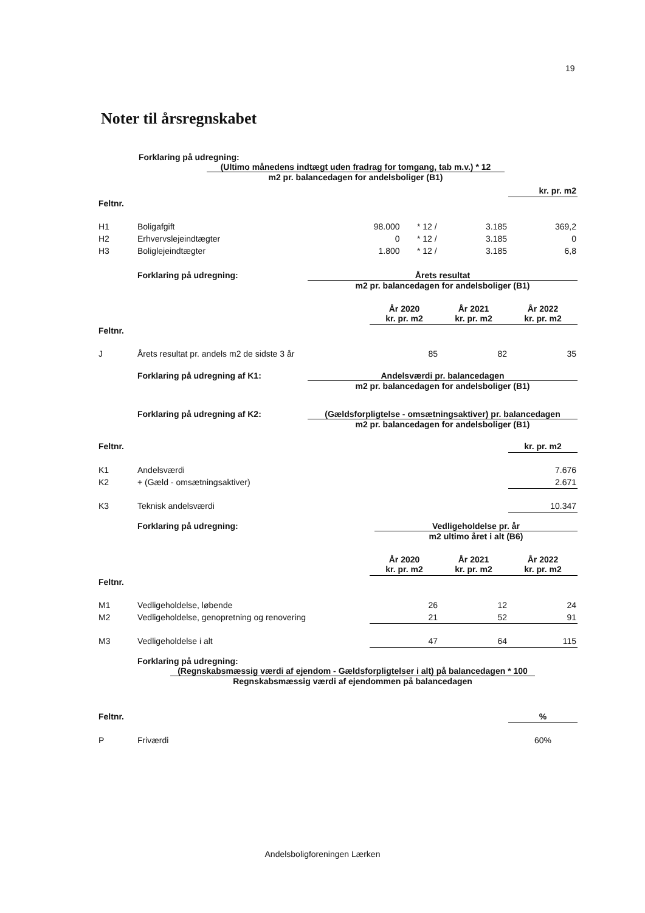19
Noter til årsregnskabet
Forklaring på udregning:
(Ultimo månedens indtægt uden fradrag for tomgang, tab m.v.) * 12
m2 pr. balancedagen for andelsboliger (B1)
| | | | | | kr. pr. m2 |
| Feltnr. | | | | | |
| H1 | Boligafgift | 98.000 | * 12 / | 3.185 | 369,2 |
| H2 | Erhvervslejeindtægter | 0 | * 12 / | 3.185 | 0 |
| H3 | Boliglejeindtægter | 1.800 | * 12 / | 3.185 | 6,8 |
Forklaring på udregning: Årets resultat
m2 pr. balancedagen for andelsboliger (B1)
| | | År 2020 kr. pr. m2 | År 2021 kr. pr. m2 | År 2022 kr. pr. m2 |
| Feltnr. | | | | |
| J | Årets resultat pr. andels m2 de sidste 3 år | 85 | 82 | 35 |
Forklaring på udregning af K1: Andelsværdi pr. balancedagen
m2 pr. balancedagen for andelsboliger (B1)
Forklaring på udregning af K2: (Gældsforpligtelse - omsætningsaktiver) pr. balancedagen
m2 pr. balancedagen for andelsboliger (B1)
| Feltnr. | | kr. pr. m2 |
| K1 | Andelsværdi | 7.676 |
| K2 | + (Gæld - omsætningsaktiver) | 2.671 |
| K3 | Teknisk andelsværdi | 10.347 |
Forklaring på udregning: Vedligeholdelse pr. år
m2 ultimo året i alt (B6)
| | | År 2020 kr. pr. m2 | År 2021 kr. pr. m2 | År 2022 kr. pr. m2 |
| Feltnr. | | | | |
| M1 | Vedligeholdelse, løbende | 26 | 12 | 24 |
| M2 | Vedligeholdelse, genopretning og renovering | 21 | 52 | 91 |
| M3 | Vedligeholdelse i alt | 47 | 64 | 115 |
Forklaring på udregning:
(Regnskabsmæssig værdi af ejendom - Gældsforpligtelser i alt) på balancedagen * 100
Regnskabsmæssig værdi af ejendommen på balancedagen
| Feltnr. | | % |
| P | Friværdi | 60% |
Andelsboligforeningen Lærken